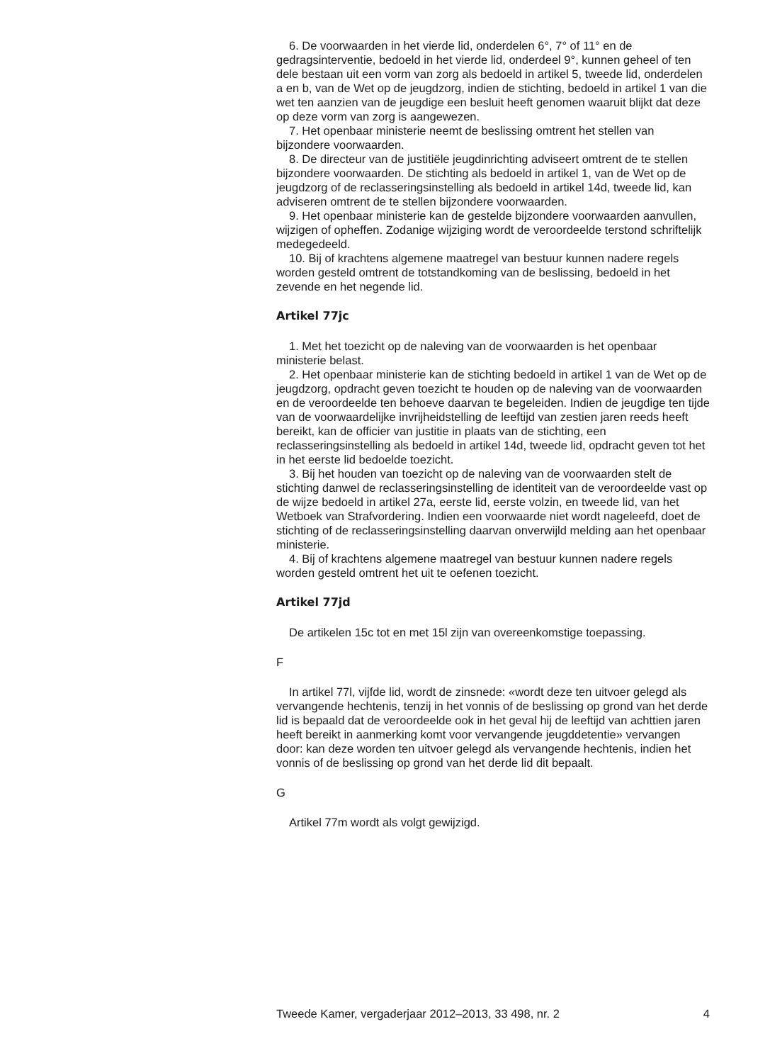6. De voorwaarden in het vierde lid, onderdelen 6°, 7° of 11° en de gedragsinterventie, bedoeld in het vierde lid, onderdeel 9°, kunnen geheel of ten dele bestaan uit een vorm van zorg als bedoeld in artikel 5, tweede lid, onderdelen a en b, van de Wet op de jeugdzorg, indien de stichting, bedoeld in artikel 1 van die wet ten aanzien van de jeugdige een besluit heeft genomen waaruit blijkt dat deze op deze vorm van zorg is aangewezen.
7. Het openbaar ministerie neemt de beslissing omtrent het stellen van bijzondere voorwaarden.
8. De directeur van de justitiële jeugdinrichting adviseert omtrent de te stellen bijzondere voorwaarden. De stichting als bedoeld in artikel 1, van de Wet op de jeugdzorg of de reclasseringsinstelling als bedoeld in artikel 14d, tweede lid, kan adviseren omtrent de te stellen bijzondere voorwaarden.
9. Het openbaar ministerie kan de gestelde bijzondere voorwaarden aanvullen, wijzigen of opheffen. Zodanige wijziging wordt de veroordeelde terstond schriftelijk medegedeeld.
10. Bij of krachtens algemene maatregel van bestuur kunnen nadere regels worden gesteld omtrent de totstandkoming van de beslissing, bedoeld in het zevende en het negende lid.
Artikel 77jc
1. Met het toezicht op de naleving van de voorwaarden is het openbaar ministerie belast.
2. Het openbaar ministerie kan de stichting bedoeld in artikel 1 van de Wet op de jeugdzorg, opdracht geven toezicht te houden op de naleving van de voorwaarden en de veroordeelde ten behoeve daarvan te begeleiden. Indien de jeugdige ten tijde van de voorwaardelijke invrijheidstelling de leeftijd van zestien jaren reeds heeft bereikt, kan de officier van justitie in plaats van de stichting, een reclasseringsinstelling als bedoeld in artikel 14d, tweede lid, opdracht geven tot het in het eerste lid bedoelde toezicht.
3. Bij het houden van toezicht op de naleving van de voorwaarden stelt de stichting danwel de reclasseringsinstelling de identiteit van de veroordeelde vast op de wijze bedoeld in artikel 27a, eerste lid, eerste volzin, en tweede lid, van het Wetboek van Strafvordering. Indien een voorwaarde niet wordt nageleefd, doet de stichting of de reclasseringsinstelling daarvan onverwijld melding aan het openbaar ministerie.
4. Bij of krachtens algemene maatregel van bestuur kunnen nadere regels worden gesteld omtrent het uit te oefenen toezicht.
Artikel 77jd
De artikelen 15c tot en met 15l zijn van overeenkomstige toepassing.
F
In artikel 77l, vijfde lid, wordt de zinsnede: «wordt deze ten uitvoer gelegd als vervangende hechtenis, tenzij in het vonnis of de beslissing op grond van het derde lid is bepaald dat de veroordeelde ook in het geval hij de leeftijd van achttien jaren heeft bereikt in aanmerking komt voor vervangende jeugddetentie» vervangen door: kan deze worden ten uitvoer gelegd als vervangende hechtenis, indien het vonnis of de beslissing op grond van het derde lid dit bepaalt.
G
Artikel 77m wordt als volgt gewijzigd.
Tweede Kamer, vergaderjaar 2012–2013, 33 498, nr. 2 4